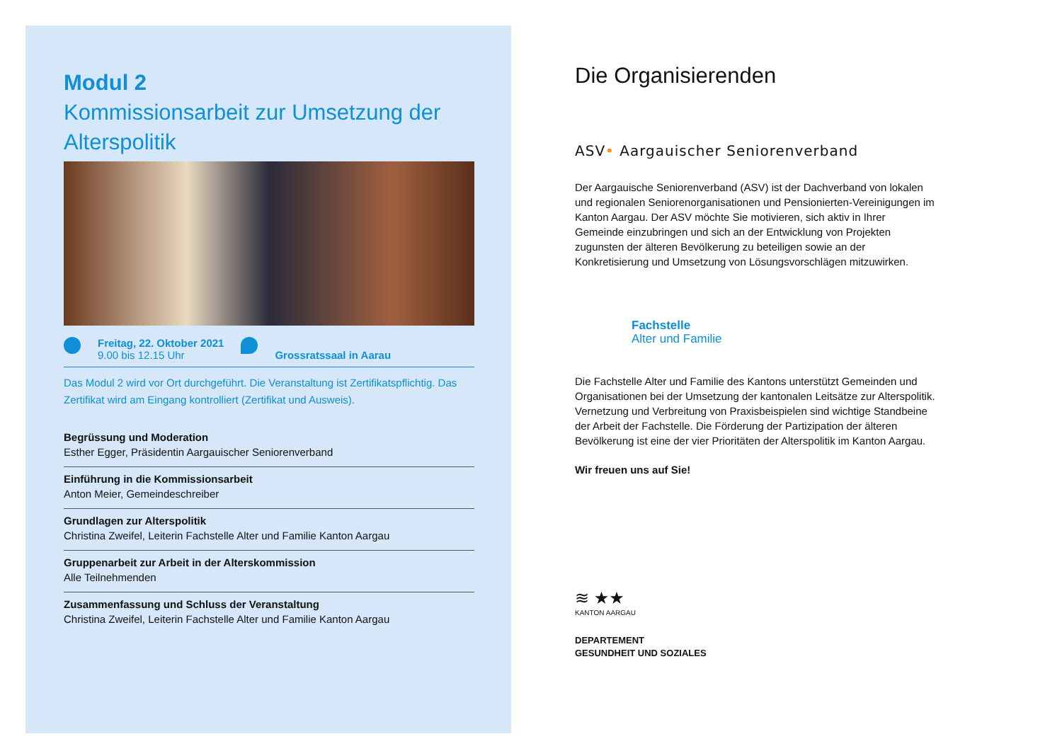Modul 2
Kommissionsarbeit zur Umsetzung der Alterspolitik
Freitag, 22. Oktober 2021
9.00 bis 12.15 Uhr
Grossratssaal in Aarau
Das Modul 2 wird vor Ort durchgeführt. Die Veranstaltung ist Zertifikatspflichtig. Das Zertifikat wird am Eingang kontrolliert (Zertifikat und Ausweis).
Begrüssung und Moderation
Esther Egger, Präsidentin Aargauischer Seniorenverband
Einführung in die Kommissionsarbeit
Anton Meier, Gemeindeschreiber
Grundlagen zur Alterspolitik
Christina Zweifel, Leiterin Fachstelle Alter und Familie Kanton Aargau
Gruppenarbeit zur Arbeit in der Alterskommission
Alle Teilnehmenden
Zusammenfassung und Schluss der Veranstaltung
Christina Zweifel, Leiterin Fachstelle Alter und Familie Kanton Aargau
Die Organisierenden
ASV• Aargauischer Seniorenverband
Der Aargauische Seniorenverband (ASV) ist der Dachverband von lokalen und regionalen Seniorenorganisationen und Pensionierten-Vereinigungen im Kanton Aargau. Der ASV möchte Sie motivieren, sich aktiv in Ihrer Gemeinde einzubringen und sich an der Entwicklung von Projekten zugunsten der älteren Bevölkerung zu beteiligen sowie an der Konkretisierung und Umsetzung von Lösungsvorschlägen mitzuwirken.
Fachstelle
Alter und Familie
Die Fachstelle Alter und Familie des Kantons unterstützt Gemeinden und Organisationen bei der Umsetzung der kantonalen Leitsätze zur Alterspolitik. Vernetzung und Verbreitung von Praxisbeispielen sind wichtige Standbeine der Arbeit der Fachstelle. Die Förderung der Partizipation der älteren Bevölkerung ist eine der vier Prioritäten der Alterspolitik im Kanton Aargau.
Wir freuen uns auf Sie!
≋ ★★
KANTON AARGAU
DEPARTEMENT
GESUNDHEIT UND SOZIALES